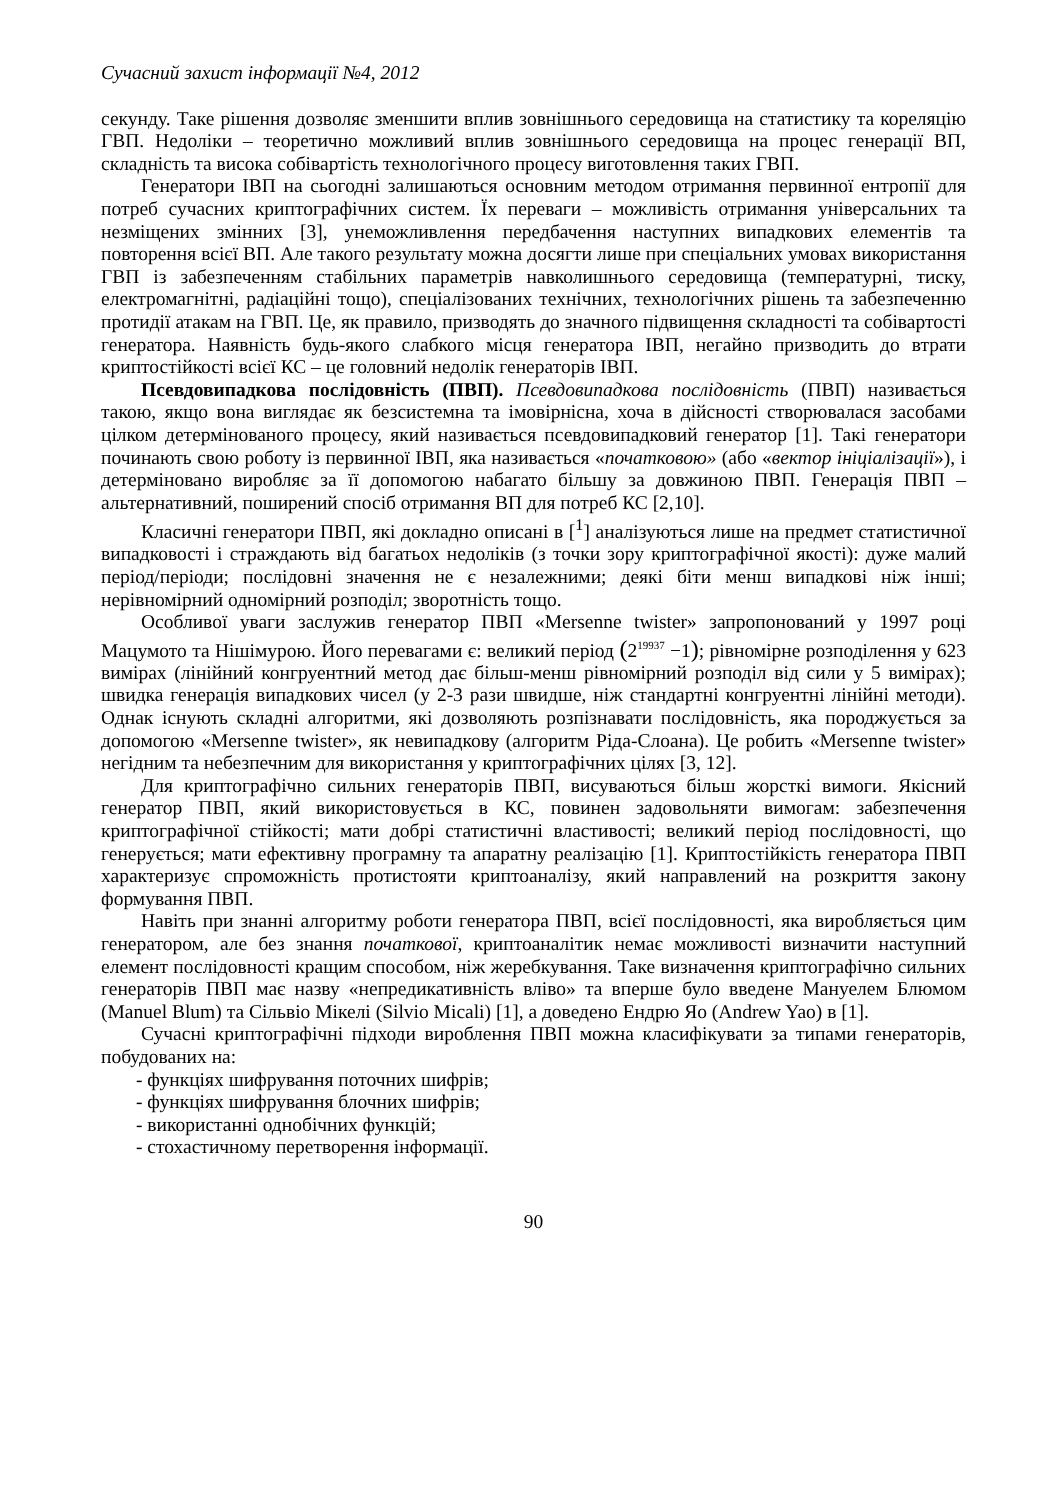Сучасний захист інформації №4, 2012
секунду. Таке рішення дозволяє зменшити вплив зовнішнього середовища на статистику та кореляцію ГВП. Недоліки – теоретично можливий вплив зовнішнього середовища на процес генерації ВП, складність та висока собівартість технологічного процесу виготовлення таких ГВП.
Генератори ІВП на сьогодні залишаються основним методом отримання первинної ентропії для потреб сучасних криптографічних систем. Їх переваги – можливість отримання універсальних та незміщених змінних [3], унеможливлення передбачення наступних випадкових елементів та повторення всієї ВП. Але такого результату можна досягти лише при спеціальних умовах використання ГВП із забезпеченням стабільних параметрів навколишнього середовища (температурні, тиску, електромагнітні, радіаційні тощо), спеціалізованих технічних, технологічних рішень та забезпеченню протидії атакам на ГВП. Це, як правило, призводять до значного підвищення складності та собівартості генератора. Наявність будь-якого слабкого місця генератора ІВП, негайно призводить до втрати криптостійкості всієї КС – це головний недолік генераторів ІВП.
Псевдовипадкова послідовність (ПВП). Псевдовипадкова послідовність (ПВП) називається такою, якщо вона виглядає як безсистемна та імовірнісна, хоча в дійсності створювалася засобами цілком детермінованого процесу, який називається псевдовипадковий генератор [1]. Такі генератори починають свою роботу із первинної ІВП, яка називається «початковою» (або «вектор ініціалізації»), і детерміновано виробляє за її допомогою набагато більшу за довжиною ПВП. Генерація ПВП – альтернативний, поширений спосіб отримання ВП для потреб КС [2,10].
Класичні генератори ПВП, які докладно описані в [<sup>1</sup>] аналізуються лише на предмет статистичної випадковості і страждають від багатьох недоліків (з точки зору криптографічної якості): дуже малий період/періоди; послідовні значення не є незалежними; деякі біти менш випадкові ніж інші; нерівномірний одномірний розподіл; зворотність тощо.
Особливої уваги заслужив генератор ПВП «Mersenne twister» запропонований у 1997 році Мацумото та Нішімурою. Його перевагами є: великий період (2<sup>19937</sup> −1); рівномірне розподілення у 623 вимірах (лінійний конгруентний метод дає більш-менш рівномірний розподіл від сили у 5 вимірах); швидка генерація випадкових чисел (у 2-3 рази швидше, ніж стандартні конгруентні лінійні методи). Однак існують складні алгоритми, які дозволяють розпізнавати послідовність, яка породжується за допомогою «Mersenne twister», як невипадкову (алгоритм Ріда-Слоана). Це робить «Mersenne twister» негідним та небезпечним для використання у криптографічних цілях [3, 12].
Для криптографічно сильних генераторів ПВП, висуваються більш жорсткі вимоги. Якісний генератор ПВП, який використовується в КС, повинен задовольняти вимогам: забезпечення криптографічної стійкості; мати добрі статистичні властивості; великий період послідовності, що генерується; мати ефективну програмну та апаратну реалізацію [1]. Криптостійкість генератора ПВП характеризує спроможність протистояти криптоаналізу, який направлений на розкриття закону формування ПВП.
Навіть при знанні алгоритму роботи генератора ПВП, всієї послідовності, яка виробляється цим генератором, але без знання початкової, криптоаналітик немає можливості визначити наступний елемент послідовності кращим способом, ніж жеребкування. Таке визначення криптографічно сильних генераторів ПВП має назву «непредикативність вліво» та вперше було введене Мануелем Блюмом (Manuel Blum) та Сільвіо Мікелі (Silvio Micali) [1], а доведено Ендрю Яо (Andrew Yao) в [1].
Сучасні криптографічні підходи вироблення ПВП можна класифікувати за типами генераторів, побудованих на:
- функціях шифрування поточних шифрів;
- функціях шифрування блочних шифрів;
- використанні однобічних функцій;
- стохастичному перетворення інформації.
90